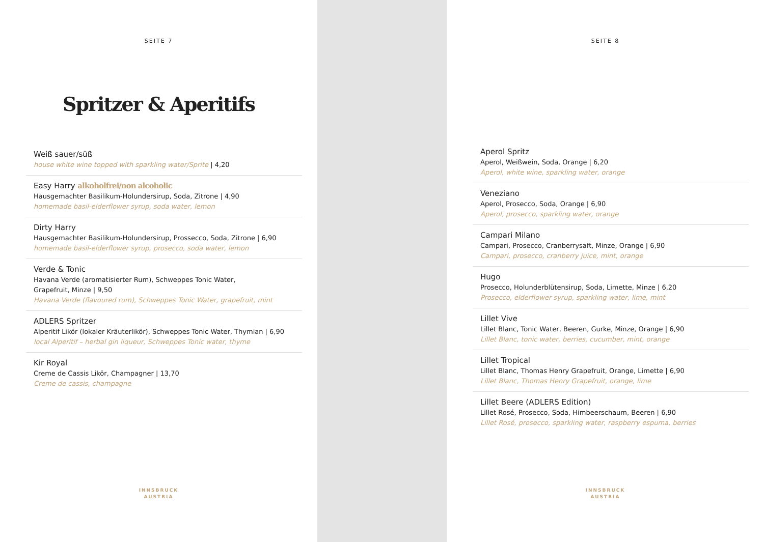SEITE 7
Spritzer & Aperitifs
Weiß sauer/süß
house white wine topped with sparkling water/Sprite | 4,20
Easy Harry alkoholfrei/non alcoholic
Hausgemachter Basilikum-Holundersirup, Soda, Zitrone | 4,90
homemade basil-elderflower syrup, soda water, lemon
Dirty Harry
Hausgemachter Basilikum-Holundersirup, Prossecco, Soda, Zitrone | 6,90
homemade basil-elderflower syrup, prosecco, soda water, lemon
Verde & Tonic
Havana Verde (aromatisierter Rum), Schweppes Tonic Water,
Grapefruit, Minze | 9,50
Havana Verde (flavoured rum), Schweppes Tonic Water, grapefruit, mint
ADLERS Spritzer
Alperitif Likör (lokaler Kräuterlikör), Schweppes Tonic Water, Thymian | 6,90
local Alperitif – herbal gin liqueur, Schweppes Tonic water, thyme
Kir Royal
Creme de Cassis Likör, Champagner | 13,70
Creme de cassis, champagne
INNSBRUCK
AUSTRIA
SEITE 8
Aperol Spritz
Aperol, Weißwein, Soda, Orange | 6,20
Aperol, white wine, sparkling water, orange
Veneziano
Aperol, Prosecco, Soda, Orange | 6,90
Aperol, prosecco, sparkling water, orange
Campari Milano
Campari, Prosecco, Cranberrysaft, Minze, Orange | 6,90
Campari, prosecco, cranberry juice, mint, orange
Hugo
Prosecco, Holunderblütensirup, Soda, Limette, Minze | 6,20
Prosecco, elderflower syrup, sparkling water, lime, mint
Lillet Vive
Lillet Blanc, Tonic Water, Beeren, Gurke, Minze, Orange | 6,90
Lillet Blanc, tonic water, berries, cucumber, mint, orange
Lillet Tropical
Lillet Blanc, Thomas Henry Grapefruit, Orange, Limette | 6,90
Lillet Blanc, Thomas Henry Grapefruit, orange, lime
Lillet Beere (ADLERS Edition)
Lillet Rosé, Prosecco, Soda, Himbeerschaum, Beeren | 6,90
Lillet Rosé, prosecco, sparkling water, raspberry espuma, berries
INNSBRUCK
AUSTRIA